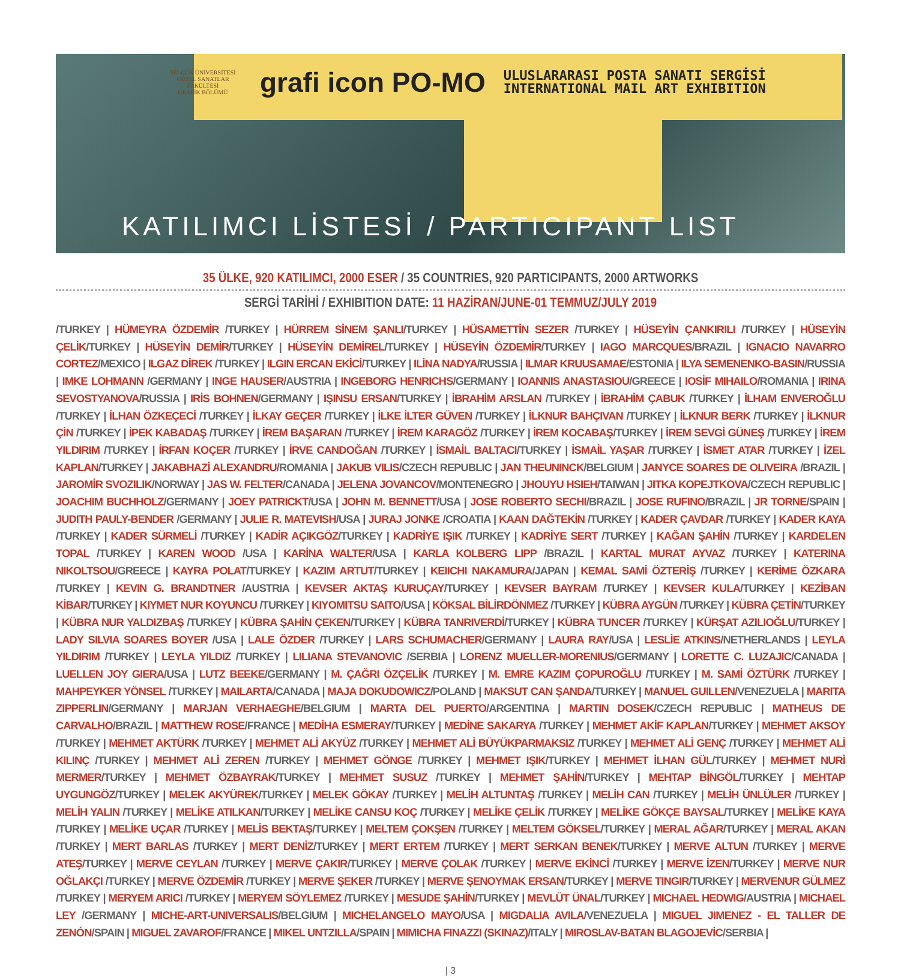SELÇUK ÜNİVERSİTESİ
GÜZEL SANATLAR FAKÜLTESİ
GRAFİK BÖLÜMÜ
grafi icon PO-MO
ULUSLARARASI POSTA SANATI SERGİSİ
INTERNATIONAL MAIL ART EXHIBITION
KATILIMCI LİSTESİ / PARTICIPANT LIST
35 ÜLKE, 920 KATILIMCI, 2000 ESER / 35 COUNTRIES, 920 PARTICIPANTS, 2000 ARTWORKS
SERGİ TARİHİ / EXHIBITION DATE: 11 HAZİRAN/JUNE-01 TEMMUZ/JULY 2019
/TURKEY | HÜMEYRA ÖZDEMİR /TURKEY | HÜRREM SİNEM ŞANLI/TURKEY | HÜSAMETTİN SEZER /TURKEY | HÜSEYİN ÇANKIRILI /TURKEY | HÜSEYİN ÇELİK/TURKEY | HÜSEYİN DEMİR/TURKEY | HÜSEYİN DEMİREL/TURKEY | HÜSEYİN ÖZDEMİR/TURKEY | IAGO MARCQUES/BRAZIL | IGNACIO NAVARRO CORTEZ/MEXICO | ILGAZ DİREK /TURKEY | ILGIN ERCAN EKİCİ/TURKEY | ILİNA NADYA/RUSSIA | ILMAR KRUUSAMAE/ESTONIA | ILYA SEMENENKO-BASIN/RUSSIA | IMKE LOHMANN /GERMANY | INGE HAUSER/AUSTRIA | INGEBORG HENRICHS/GERMANY | IOANNIS ANASTASIOU/GREECE | IOSİF MIHAILO/ROMANIA | IRINA SEVOSTYANOVA/RUSSIA | IRİS BOHNEN/GERMANY | IŞINSU ERSAN/TURKEY | İBRAHİM ARSLAN /TURKEY | İBRAHİM ÇABUK /TURKEY | İLHAM ENVEROĞLU /TURKEY | İLHAN ÖZKEÇECİ /TURKEY | İLKAY GEÇER /TURKEY | İLKE İLTER GÜVEN /TURKEY | İLKNUR BAHÇIVAN /TURKEY | İLKNUR BERK /TURKEY | İLKNUR ÇİN /TURKEY | İPEK KABADAŞ /TURKEY | İREM BAŞARAN /TURKEY | İREM KARAGÖZ /TURKEY | İREM KOCABAŞ/TURKEY | İREM SEVGİ GÜNEŞ /TURKEY | İREM YILDIRIM /TURKEY | İRFAN KOÇER /TURKEY | İRVE CANDOĞAN /TURKEY | İSMAİL BALTACI/TURKEY | İSMAİL YAŞAR /TURKEY | İSMET ATAR /TURKEY | İZEL KAPLAN/TURKEY | JAKABHAZİ ALEXANDRU/ROMANIA | JAKUB VILIS/CZECH REPUBLIC | JAN THEUNINCK/BELGIUM | JANYCE SOARES DE OLIVEIRA /BRAZIL | JAROMİR SVOZILIK/NORWAY | JAS W. FELTER/CANADA | JELENA JOVANCOV/MONTENEGRO | JHOUYU HSIEH/TAIWAN | JITKA KOPEJTKOVA/CZECH REPUBLIC | JOACHIM BUCHHOLZ/GERMANY | JOEY PATRICKT/USA | JOHN M. BENNETT/USA | JOSE ROBERTO SECHI/BRAZIL | JOSE RUFINO/BRAZIL | JR TORNE/SPAIN | JUDITH PAULY-BENDER /GERMANY | JULIE R. MATEVISH/USA | JURAJ JONKE /CROATIA | KAAN DAĞTEKİN /TURKEY | KADER ÇAVDAR /TURKEY | KADER KAYA /TURKEY | KADER SÜRMELİ /TURKEY | KADİR AÇIKGÖZ/TURKEY | KADRİYE IŞIK /TURKEY | KADRİYE SERT /TURKEY | KAĞAN ŞAHİN /TURKEY | KARDELEN TOPAL /TURKEY | KAREN WOOD /USA | KARİNA WALTER/USA | KARLA KOLBERG LIPP /BRAZIL | KARTAL MURAT AYVAZ /TURKEY | KATERINA NIKOLTSOU/GREECE | KAYRA POLAT/TURKEY | KAZIM ARTUT/TURKEY | KEIICHI NAKAMURA/JAPAN | KEMAL SAMİ ÖZTERİŞ /TURKEY | KERİME ÖZKARA /TURKEY | KEVIN G. BRANDTNER /AUSTRIA | KEVSER AKTAŞ KURUÇAY/TURKEY | KEVSER BAYRAM /TURKEY | KEVSER KULA/TURKEY | KEZİBAN KİBAR/TURKEY | KIYMET NUR KOYUNCU /TURKEY | KIYOMITSU SAITO/USA | KÖKSAL BİLİRDÖNMEZ /TURKEY | KÜBRA AYGÜN /TURKEY | KÜBRA ÇETİN/TURKEY | KÜBRA NUR YALDIZBAŞ /TURKEY | KÜBRA ŞAHİN ÇEKEN/TURKEY | KÜBRA TANRIVERDİ/TURKEY | KÜBRA TUNCER /TURKEY | KÜRŞAT AZILIOĞLU/TURKEY | LADY SILVIA SOARES BOYER /USA | LALE ÖZDER /TURKEY | LARS SCHUMACHER/GERMANY | LAURA RAY/USA | LESLİE ATKINS/NETHERLANDS | LEYLA YILDIRIM /TURKEY | LEYLA YILDIZ /TURKEY | LILIANA STEVANOVIC /SERBIA | LORENZ MUELLER-MORENIUS/GERMANY | LORETTE C. LUZAJIC/CANADA | LUELLEN JOY GIERA/USA | LUTZ BEEKE/GERMANY | M. ÇAĞRI ÖZÇELİK /TURKEY | M. EMRE KAZIM ÇOPUROĞLU /TURKEY | M. SAMİ ÖZTÜRK /TURKEY | MAHPEYKER YÖNSEL /TURKEY | MAILARTA/CANADA | MAJA DOKUDOWICZ/POLAND | MAKSUT CAN ŞANDA/TURKEY | MANUEL GUILLEN/VENEZUELA | MARITA ZIPPERLIN/GERMANY | MARJAN VERHAEGHE/BELGIUM | MARTA DEL PUERTO/ARGENTINA | MARTIN DOSEK/CZECH REPUBLIC | MATHEUS DE CARVALHO/BRAZIL | MATTHEW ROSE/FRANCE | MEDİHA ESMERAY/TURKEY | MEDİNE SAKARYA /TURKEY | MEHMET AKİF KAPLAN/TURKEY | MEHMET AKSOY /TURKEY | MEHMET AKTÜRK /TURKEY | MEHMET ALİ AKYÜZ /TURKEY | MEHMET ALİ BÜYÜKPARMAKSIZ /TURKEY | MEHMET ALİ GENÇ /TURKEY | MEHMET ALİ KILINÇ /TURKEY | MEHMET ALİ ZEREN /TURKEY | MEHMET GÖNGE /TURKEY | MEHMET IŞIK/TURKEY | MEHMET İLHAN GÜL/TURKEY | MEHMET NURİ MERMER/TURKEY | MEHMET ÖZBAYRAK/TURKEY | MEHMET SUSUZ /TURKEY | MEHMET ŞAHİN/TURKEY | MEHTAP BİNGÖL/TURKEY | MEHTAP UYGUNGÖZ/TURKEY | MELEK AKYÜREK/TURKEY | MELEK GÖKAY /TURKEY | MELİH ALTUNTAŞ /TURKEY | MELİH CAN /TURKEY | MELİH ÜNLÜLER /TURKEY | MELİH YALIN /TURKEY | MELİKE ATILKAN/TURKEY | MELİKE CANSU KOÇ /TURKEY | MELİKE ÇELİK /TURKEY | MELİKE GÖKÇE BAYSAL/TURKEY | MELİKE KAYA /TURKEY | MELİKE UÇAR /TURKEY | MELİS BEKTAŞ/TURKEY | MELTEM ÇOKŞEN /TURKEY | MELTEM GÖKSEL/TURKEY | MERAL AĞAR/TURKEY | MERAL AKAN /TURKEY | MERT BARLAS /TURKEY | MERT DENİZ/TURKEY | MERT ERTEM /TURKEY | MERT SERKAN BENEK/TURKEY | MERVE ALTUN /TURKEY | MERVE ATEŞ/TURKEY | MERVE CEYLAN /TURKEY | MERVE ÇAKIR/TURKEY | MERVE ÇOLAK /TURKEY | MERVE EKİNCİ /TURKEY | MERVE İZEN/TURKEY | MERVE NUR OĞLAKÇI /TURKEY | MERVE ÖZDEMİR /TURKEY | MERVE ŞEKER /TURKEY | MERVE ŞENOYMAK ERSAN/TURKEY | MERVE TINGIR/TURKEY | MERVENUR GÜLMEZ /TURKEY | MERYEM ARICI /TURKEY | MERYEM SÖYLEMEZ /TURKEY | MESUDE ŞAHİN/TURKEY | MEVLÜT ÜNAL/TURKEY | MICHAEL HEDWIG/AUSTRIA | MICHAEL LEY /GERMANY | MICHE-ART-UNIVERSALIS/BELGIUM | MICHELANGELO MAYO/USA | MIGDALIA AVILA/VENEZUELA | MIGUEL JIMENEZ - EL TALLER DE ZENÓN/SPAIN | MIGUEL ZAVAROF/FRANCE | MIKEL UNTZILLA/SPAIN | MIMICHA FINAZZI (SKINAZ)/ITALY | MIROSLAV-BATAN BLAGOJEVİC/SERBIA |
| 3